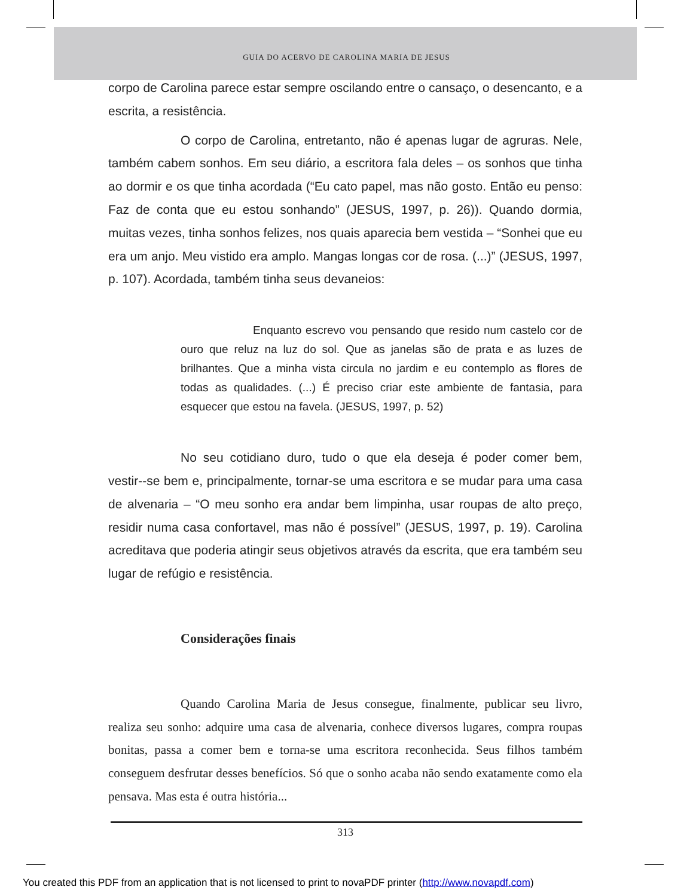GUIA DO ACERVO DE CAROLINA MARIA DE JESUS
corpo de Carolina parece estar sempre oscilando entre o cansaço, o desencanto, e a escrita, a resistência.
O corpo de Carolina, entretanto, não é apenas lugar de agruras. Nele, também cabem sonhos. Em seu diário, a escritora fala deles – os sonhos que tinha ao dormir e os que tinha acordada (“Eu cato papel, mas não gosto. Então eu penso: Faz de conta que eu estou sonhando” (JESUS, 1997, p. 26)). Quando dormia, muitas vezes, tinha sonhos felizes, nos quais aparecia bem vestida – “Sonhei que eu era um anjo. Meu vistido era amplo. Mangas longas cor de rosa. (...)” (JESUS, 1997, p. 107). Acordada, também tinha seus devaneios:
Enquanto escrevo vou pensando que resido num castelo cor de ouro que reluz na luz do sol. Que as janelas são de prata e as luzes de brilhantes. Que a minha vista circula no jardim e eu contemplo as flores de todas as qualidades. (...) É preciso criar este ambiente de fantasia, para esquecer que estou na favela. (JESUS, 1997, p. 52)
No seu cotidiano duro, tudo o que ela deseja é poder comer bem, vestir--se bem e, principalmente, tornar-se uma escritora e se mudar para uma casa de alvenaria – “O meu sonho era andar bem limpinha, usar roupas de alto preço, residir numa casa confortavel, mas não é possível” (JESUS, 1997, p. 19). Carolina acreditava que poderia atingir seus objetivos através da escrita, que era também seu lugar de refúgio e resistência.
Considerações finais
Quando Carolina Maria de Jesus consegue, finalmente, publicar seu livro, realiza seu sonho: adquire uma casa de alvenaria, conhece diversos lugares, compra roupas bonitas, passa a comer bem e torna-se uma escritora reconhecida. Seus filhos também conseguem desfrutar desses benefícios. Só que o sonho acaba não sendo exatamente como ela pensava. Mas esta é outra história...
313
You created this PDF from an application that is not licensed to print to novaPDF printer (http://www.novapdf.com)